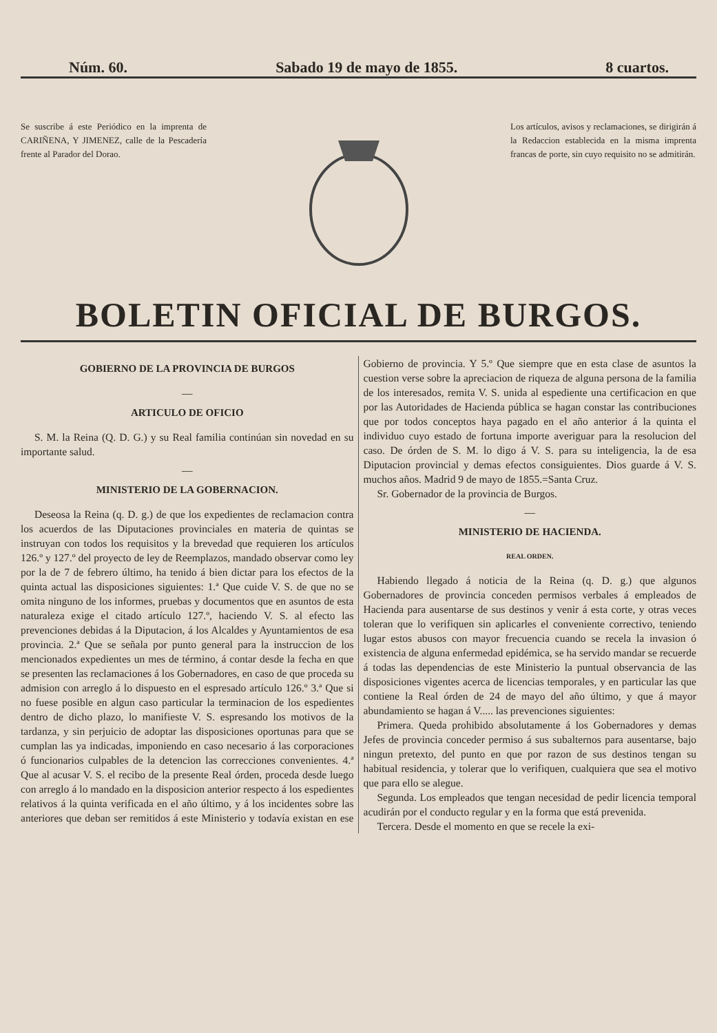Núm. 60. Sabado 19 de mayo de 1855. 8 cuartos.
Se suscribe á este Periódico en la imprenta de CARIÑENA, Y JIMENEZ, calle de la Pescadería frente al Parador del Dorao.
Los artículos, avisos y reclamaciones, se dirigirán á la Redaccion establecida en la misma imprenta francas de porte, sin cuyo requisito no se admitirán.
BOLETIN OFICIAL DE BURGOS.
GOBIERNO DE LA PROVINCIA DE BURGOS
—
ARTICULO DE OFICIO
S. M. la Reina (Q. D. G.) y su Real familia continúan sin novedad en su importante salud.
—
MINISTERIO DE LA GOBERNACION.
Deseosa la Reina (q. D. g.) de que los expedientes de reclamacion contra los acuerdos de las Diputaciones provinciales en materia de quintas se instruyan con todos los requisitos y la brevedad que requieren los artículos 126.º y 127.º del proyecto de ley de Reemplazos, mandado observar como ley por la de 7 de febrero último, ha tenido á bien dictar para los efectos de la quinta actual las disposiciones siguientes: 1.ª Que cuide V. S. de que no se omita ninguno de los informes, pruebas y documentos que en asuntos de esta naturaleza exige el citado artículo 127.º, haciendo V. S. al efecto las prevenciones debidas á la Diputacion, á los Alcaldes y Ayuntamientos de esa provincia. 2.ª Que se señala por punto general para la instruccion de los mencionados expedientes un mes de término, á contar desde la fecha en que se presenten las reclamaciones á los Gobernadores, en caso de que proceda su admision con arreglo á lo dispuesto en el espresado artículo 126.º 3.ª Que si no fuese posible en algun caso particular la terminacion de los espedientes dentro de dicho plazo, lo manifieste V. S. espresando los motivos de la tardanza, y sin perjuicio de adoptar las disposiciones oportunas para que se cumplan las ya indicadas, imponiendo en caso necesario á las corporaciones ó funcionarios culpables de la detencion las correcciones convenientes. 4.ª Que al acusar V. S. el recibo de la presente Real órden, proceda desde luego con arreglo á lo mandado en la disposicion anterior respecto á los espedientes relativos á la quinta verificada en el año último, y á los incidentes sobre las anteriores que deban ser remitidos á este Ministerio y todavía existan en ese Gobierno de provincia. Y 5.º Que siempre que en esta clase de asuntos la cuestion verse sobre la apreciacion de riqueza de alguna persona de la familia de los interesados, remita V. S. unida al espediente una certificacion en que por las Autoridades de Hacienda pública se hagan constar las contribuciones que por todos conceptos haya pagado en el año anterior á la quinta el individuo cuyo estado de fortuna importe averiguar para la resolucion del caso. De órden de S. M. lo digo á V. S. para su inteligencia, la de esa Diputacion provincial y demas efectos consiguientes. Dios guarde á V. S. muchos años. Madrid 9 de mayo de 1855.=Santa Cruz.
Sr. Gobernador de la provincia de Burgos.
—
MINISTERIO DE HACIENDA.
REAL ORDEN.
Habiendo llegado á noticia de la Reina (q. D. g.) que algunos Gobernadores de provincia conceden permisos verbales á empleados de Hacienda para ausentarse de sus destinos y venir á esta corte, y otras veces toleran que lo verifiquen sin aplicarles el conveniente correctivo, teniendo lugar estos abusos con mayor frecuencia cuando se recela la invasion ó existencia de alguna enfermedad epidémica, se ha servido mandar se recuerde á todas las dependencias de este Ministerio la puntual observancia de las disposiciones vigentes acerca de licencias temporales, y en particular las que contiene la Real órden de 24 de mayo del año último, y que á mayor abundamiento se hagan á V..... las prevenciones siguientes:
Primera. Queda prohibido absolutamente á los Gobernadores y demas Jefes de provincia conceder permiso á sus subalternos para ausentarse, bajo ningun pretexto, del punto en que por razon de sus destinos tengan su habitual residencia, y tolerar que lo verifiquen, cualquiera que sea el motivo que para ello se alegue.
Segunda. Los empleados que tengan necesidad de pedir licencia temporal acudirán por el conducto regular y en la forma que está prevenida.
Tercera. Desde el momento en que se recele la exi-